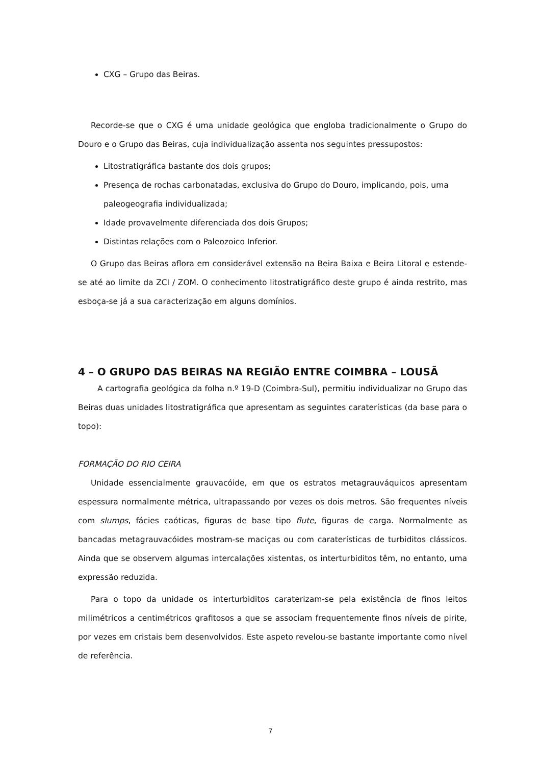CXG – Grupo das Beiras.
Recorde-se que o CXG é uma unidade geológica que engloba tradicionalmente o Grupo do Douro e o Grupo das Beiras, cuja individualização assenta nos seguintes pressupostos:
Litostratigráfica bastante dos dois grupos;
Presença de rochas carbonatadas, exclusiva do Grupo do Douro, implicando, pois, uma paleogeografia individualizada;
Idade provavelmente diferenciada dos dois Grupos;
Distintas relações com o Paleozoico Inferior.
O Grupo das Beiras aflora em considerável extensão na Beira Baixa e Beira Litoral e estende-se até ao limite da ZCI / ZOM. O conhecimento litostratigráfico deste grupo é ainda restrito, mas esboça-se já a sua caracterização em alguns domínios.
4 – O GRUPO DAS BEIRAS NA REGIÃO ENTRE COIMBRA – LOUSÃ
A cartografia geológica da folha n.º 19-D (Coimbra-Sul), permitiu individualizar no Grupo das Beiras duas unidades litostratigráfica que apresentam as seguintes caraterísticas (da base para o topo):
FORMAÇÃO DO RIO CEIRA
Unidade essencialmente grauvacóide, em que os estratos metagrauváquicos apresentam espessura normalmente métrica, ultrapassando por vezes os dois metros. São frequentes níveis com slumps, fácies caóticas, figuras de base tipo flute, figuras de carga. Normalmente as bancadas metagrauvacóides mostram-se maciças ou com caraterísticas de turbiditos clássicos. Ainda que se observem algumas intercalações xistentas, os interturbiditos têm, no entanto, uma expressão reduzida.
Para o topo da unidade os interturbiditos caraterizam-se pela existência de finos leitos milimétricos a centimétricos grafitosos a que se associam frequentemente finos níveis de pirite, por vezes em cristais bem desenvolvidos. Este aspeto revelou-se bastante importante como nível de referência.
7